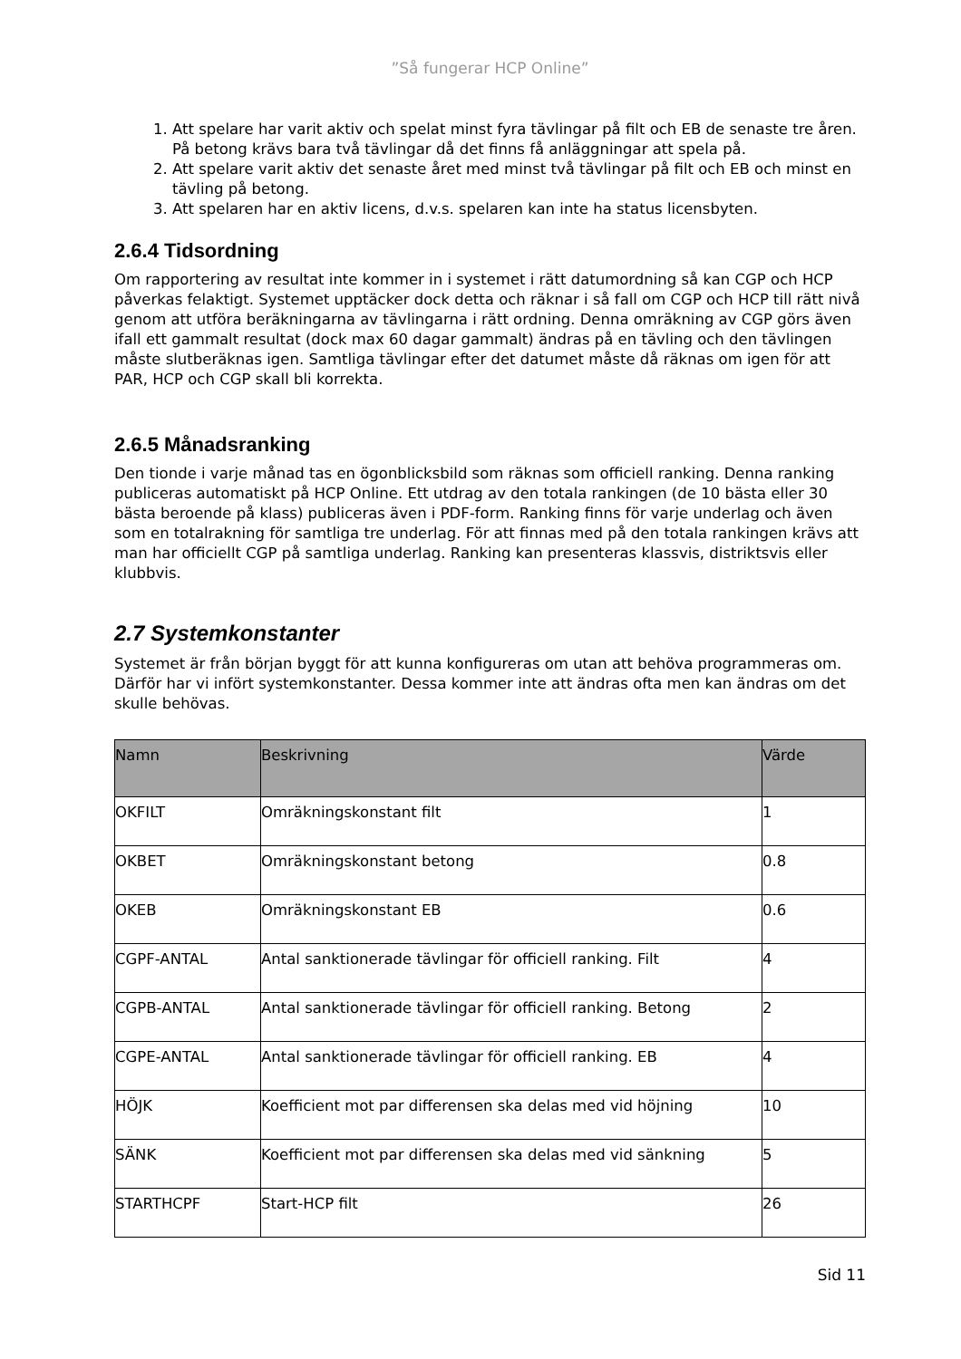”Så fungerar HCP Online”
1. Att spelare har varit aktiv och spelat minst fyra tävlingar på filt och EB de senaste tre åren. På betong krävs bara två tävlingar då det finns få anläggningar att spela på.
2. Att spelare varit aktiv det senaste året med minst två tävlingar på filt och EB och minst en tävling på betong.
3. Att spelaren har en aktiv licens, d.v.s. spelaren kan inte ha status licensbyten.
2.6.4 Tidsordning
Om rapportering av resultat inte kommer in i systemet i rätt datumordning så kan CGP och HCP påverkas felaktigt. Systemet upptäcker dock detta och räknar i så fall om CGP och HCP till rätt nivå genom att utföra beräkningarna av tävlingarna i rätt ordning. Denna omräkning av CGP görs även ifall ett gammalt resultat (dock max 60 dagar gammalt) ändras på en tävling och den tävlingen måste slutberäknas igen. Samtliga tävlingar efter det datumet måste då räknas om igen för att PAR, HCP och CGP skall bli korrekta.
2.6.5 Månadsranking
Den tionde i varje månad tas en ögonblicksbild som räknas som officiell ranking. Denna ranking publiceras automatiskt på HCP Online. Ett utdrag av den totala rankingen (de 10 bästa eller 30 bästa beroende på klass) publiceras även i PDF-form. Ranking finns för varje underlag och även som en totalrakning för samtliga tre underlag. För att finnas med på den totala rankingen krävs att man har officiellt CGP på samtliga underlag. Ranking kan presenteras klassvis, distriktsvis eller klubbvis.
2.7 Systemkonstanter
Systemet är från början byggt för att kunna konfigureras om utan att behöva programmeras om. Därför har vi infört systemkonstanter. Dessa kommer inte att ändras ofta men kan ändras om det skulle behövas.
| Namn | Beskrivning | Värde |
| --- | --- | --- |
| OKFILT | Omräkningskonstant filt | 1 |
| OKBET | Omräkningskonstant betong | 0.8 |
| OKEB | Omräkningskonstant EB | 0.6 |
| CGPF-ANTAL | Antal sanktionerade tävlingar för officiell ranking. Filt | 4 |
| CGPB-ANTAL | Antal sanktionerade tävlingar för officiell ranking. Betong | 2 |
| CGPE-ANTAL | Antal sanktionerade tävlingar för officiell ranking. EB | 4 |
| HÖJK | Koefficient mot par differensen ska delas med vid höjning | 10 |
| SÄNK | Koefficient mot par differensen ska delas med vid sänkning | 5 |
| STARTHCPF | Start-HCP filt | 26 |
Sid 11